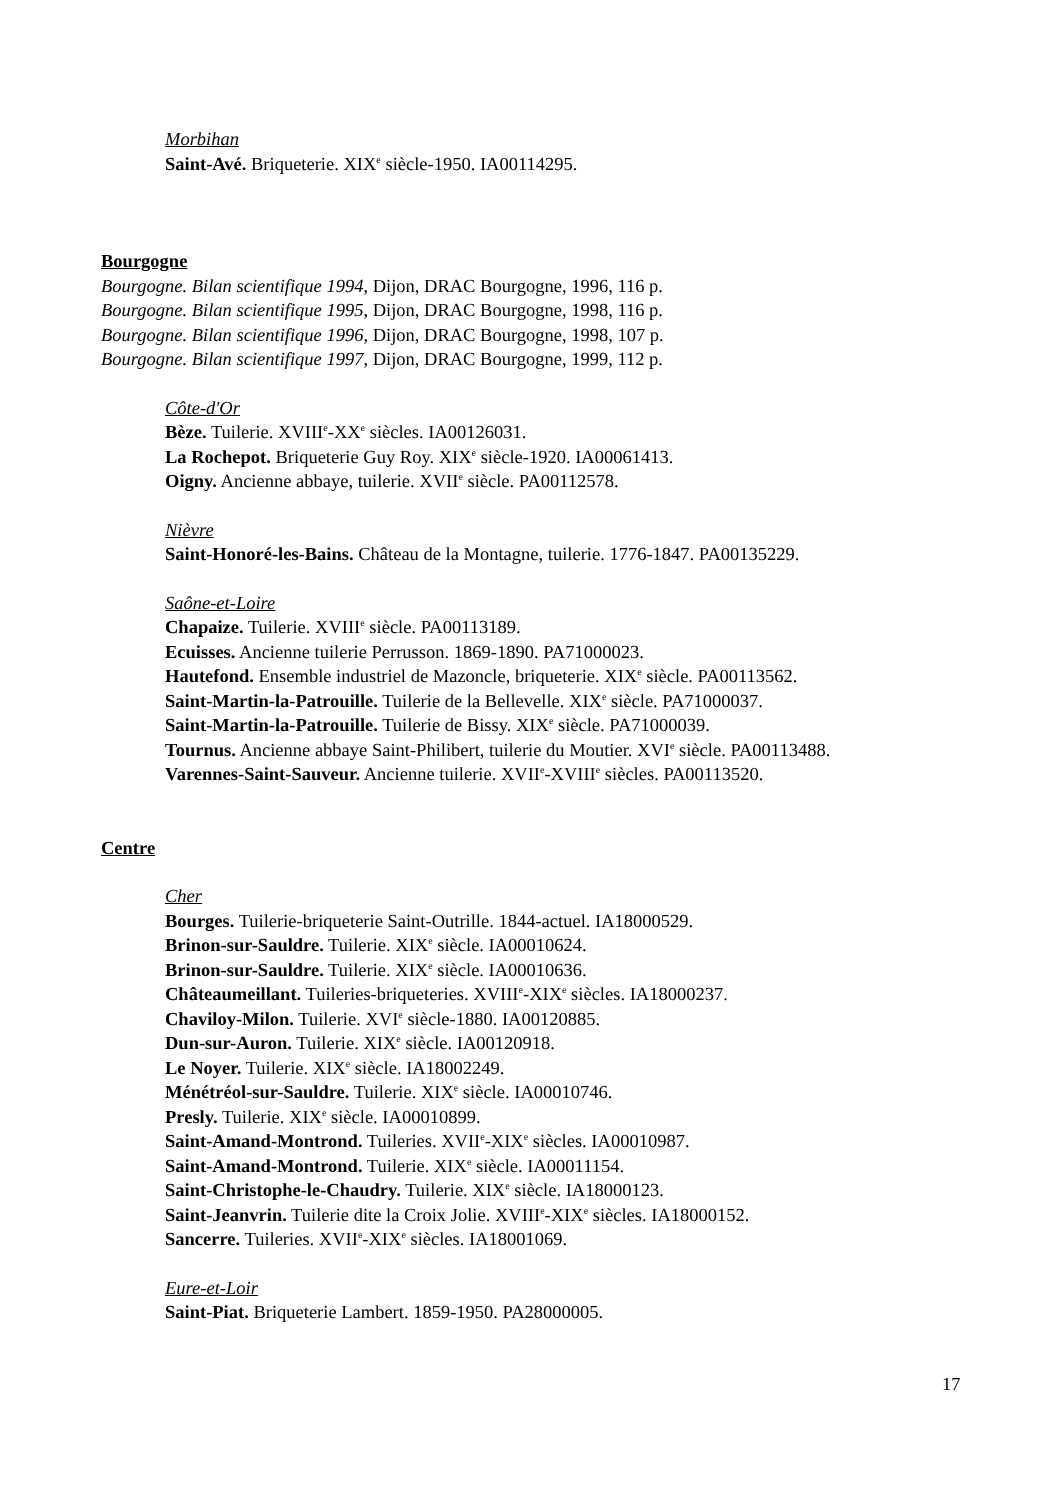Morbihan
Saint-Avé. Briqueterie. XIX<sup>e</sup> siècle-1950. IA00114295.
Bourgogne
Bourgogne. Bilan scientifique 1994, Dijon, DRAC Bourgogne, 1996, 116 p.
Bourgogne. Bilan scientifique 1995, Dijon, DRAC Bourgogne, 1998, 116 p.
Bourgogne. Bilan scientifique 1996, Dijon, DRAC Bourgogne, 1998, 107 p.
Bourgogne. Bilan scientifique 1997, Dijon, DRAC Bourgogne, 1999, 112 p.
Côte-d'Or
Bèze. Tuilerie. XVIII<sup>e</sup>-XX<sup>e</sup> siècles. IA00126031.
La Rochepot. Briqueterie Guy Roy. XIX<sup>e</sup> siècle-1920. IA00061413.
Oigny. Ancienne abbaye, tuilerie. XVII<sup>e</sup> siècle. PA00112578.
Nièvre
Saint-Honoré-les-Bains. Château de la Montagne, tuilerie. 1776-1847. PA00135229.
Saône-et-Loire
Chapaize. Tuilerie. XVIII<sup>e</sup> siècle. PA00113189.
Ecuisses. Ancienne tuilerie Perrusson. 1869-1890. PA71000023.
Hautefond. Ensemble industriel de Mazoncle, briqueterie. XIX<sup>e</sup> siècle. PA00113562.
Saint-Martin-la-Patrouille. Tuilerie de la Bellevelle. XIX<sup>e</sup> siècle. PA71000037.
Saint-Martin-la-Patrouille. Tuilerie de Bissy. XIX<sup>e</sup> siècle. PA71000039.
Tournus. Ancienne abbaye Saint-Philibert, tuilerie du Moutier. XVI<sup>e</sup> siècle. PA00113488.
Varennes-Saint-Sauveur. Ancienne tuilerie. XVII<sup>e</sup>-XVIII<sup>e</sup> siècles. PA00113520.
Centre
Cher
Bourges. Tuilerie-briqueterie Saint-Outrille. 1844-actuel. IA18000529.
Brinon-sur-Sauldre. Tuilerie. XIX<sup>e</sup> siècle. IA00010624.
Brinon-sur-Sauldre. Tuilerie. XIX<sup>e</sup> siècle. IA00010636.
Châteaumeillant. Tuileries-briqueteries. XVIII<sup>e</sup>-XIX<sup>e</sup> siècles. IA18000237.
Chaviloy-Milon. Tuilerie. XVI<sup>e</sup> siècle-1880. IA00120885.
Dun-sur-Auron. Tuilerie. XIX<sup>e</sup> siècle. IA00120918.
Le Noyer. Tuilerie. XIX<sup>e</sup> siècle. IA18002249.
Ménétréol-sur-Sauldre. Tuilerie. XIX<sup>e</sup> siècle. IA00010746.
Presly. Tuilerie. XIX<sup>e</sup> siècle. IA00010899.
Saint-Amand-Montrond. Tuileries. XVII<sup>e</sup>-XIX<sup>e</sup> siècles. IA00010987.
Saint-Amand-Montrond. Tuilerie. XIX<sup>e</sup> siècle. IA00011154.
Saint-Christophe-le-Chaudry. Tuilerie. XIX<sup>e</sup> siècle. IA18000123.
Saint-Jeanvrin. Tuilerie dite la Croix Jolie. XVIII<sup>e</sup>-XIX<sup>e</sup> siècles. IA18000152.
Sancerre. Tuileries. XVII<sup>e</sup>-XIX<sup>e</sup> siècles. IA18001069.
Eure-et-Loir
Saint-Piat. Briqueterie Lambert. 1859-1950. PA28000005.
17